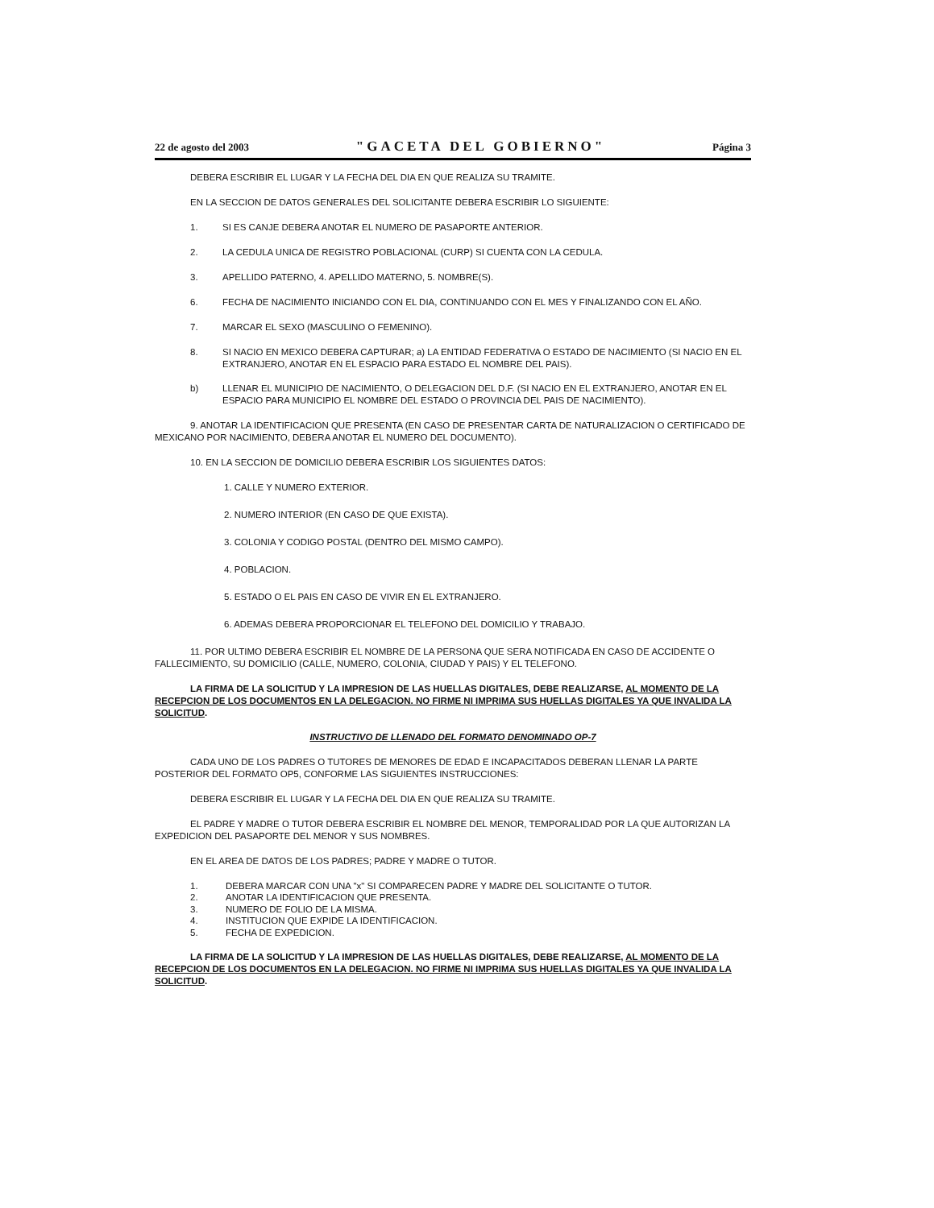22 de agosto del 2003 "GACETA DEL GOBIERNO" Página 3
DEBERA ESCRIBIR EL LUGAR Y LA FECHA DEL DIA EN QUE REALIZA SU TRAMITE.
EN LA SECCION DE DATOS GENERALES DEL SOLICITANTE DEBERA ESCRIBIR LO SIGUIENTE:
1. SI ES CANJE DEBERA ANOTAR EL NUMERO DE PASAPORTE ANTERIOR.
2. LA CEDULA UNICA DE REGISTRO POBLACIONAL (CURP) SI CUENTA CON LA CEDULA.
3. APELLIDO PATERNO, 4. APELLIDO MATERNO, 5. NOMBRE(S).
6. FECHA DE NACIMIENTO INICIANDO CON EL DIA, CONTINUANDO CON EL MES Y FINALIZANDO CON EL AÑO.
7. MARCAR EL SEXO (MASCULINO O FEMENINO).
8. SI NACIO EN MEXICO DEBERA CAPTURAR; a) LA ENTIDAD FEDERATIVA O ESTADO DE NACIMIENTO (SI NACIO EN EL EXTRANJERO, ANOTAR EN EL ESPACIO PARA ESTADO EL NOMBRE DEL PAIS).
b) LLENAR EL MUNICIPIO DE NACIMIENTO, O DELEGACION DEL D.F. (SI NACIO EN EL EXTRANJERO, ANOTAR EN EL ESPACIO PARA MUNICIPIO EL NOMBRE DEL ESTADO O PROVINCIA DEL PAIS DE NACIMIENTO).
9. ANOTAR LA IDENTIFICACION QUE PRESENTA (EN CASO DE PRESENTAR CARTA DE NATURALIZACION O CERTIFICADO DE MEXICANO POR NACIMIENTO, DEBERA ANOTAR EL NUMERO DEL DOCUMENTO).
10. EN LA SECCION DE DOMICILIO DEBERA ESCRIBIR LOS SIGUIENTES DATOS:
1. CALLE Y NUMERO EXTERIOR.
2. NUMERO INTERIOR (EN CASO DE QUE EXISTA).
3. COLONIA Y CODIGO POSTAL (DENTRO DEL MISMO CAMPO).
4. POBLACION.
5. ESTADO O EL PAIS EN CASO DE VIVIR EN EL EXTRANJERO.
6. ADEMAS DEBERA PROPORCIONAR EL TELEFONO DEL DOMICILIO Y TRABAJO.
11. POR ULTIMO DEBERA ESCRIBIR EL NOMBRE DE LA PERSONA QUE SERA NOTIFICADA EN CASO DE ACCIDENTE O FALLECIMIENTO, SU DOMICILIO (CALLE, NUMERO, COLONIA, CIUDAD Y PAIS) Y EL TELEFONO.
LA FIRMA DE LA SOLICITUD Y LA IMPRESION DE LAS HUELLAS DIGITALES, DEBE REALIZARSE, AL MOMENTO DE LA RECEPCION DE LOS DOCUMENTOS EN LA DELEGACION. NO FIRME NI IMPRIMA SUS HUELLAS DIGITALES YA QUE INVALIDA LA SOLICITUD.
INSTRUCTIVO DE LLENADO DEL FORMATO DENOMINADO OP-7
CADA UNO DE LOS PADRES O TUTORES DE MENORES DE EDAD E INCAPACITADOS DEBERAN LLENAR LA PARTE POSTERIOR DEL FORMATO OP5, CONFORME LAS SIGUIENTES INSTRUCCIONES:
DEBERA ESCRIBIR EL LUGAR Y LA FECHA DEL DIA EN QUE REALIZA SU TRAMITE.
EL PADRE Y MADRE O TUTOR DEBERA ESCRIBIR EL NOMBRE DEL MENOR, TEMPORALIDAD POR LA QUE AUTORIZAN LA EXPEDICION DEL PASAPORTE DEL MENOR Y SUS NOMBRES.
EN EL AREA DE DATOS DE LOS PADRES; PADRE Y MADRE O TUTOR.
1. DEBERA MARCAR CON UNA "x" SI COMPARECEN PADRE Y MADRE DEL SOLICITANTE O TUTOR.
2. ANOTAR LA IDENTIFICACION QUE PRESENTA.
3. NUMERO DE FOLIO DE LA MISMA.
4. INSTITUCION QUE EXPIDE LA IDENTIFICACION.
5. FECHA DE EXPEDICION.
LA FIRMA DE LA SOLICITUD Y LA IMPRESION DE LAS HUELLAS DIGITALES, DEBE REALIZARSE, AL MOMENTO DE LA RECEPCION DE LOS DOCUMENTOS EN LA DELEGACION. NO FIRME NI IMPRIMA SUS HUELLAS DIGITALES YA QUE INVALIDA LA SOLICITUD.